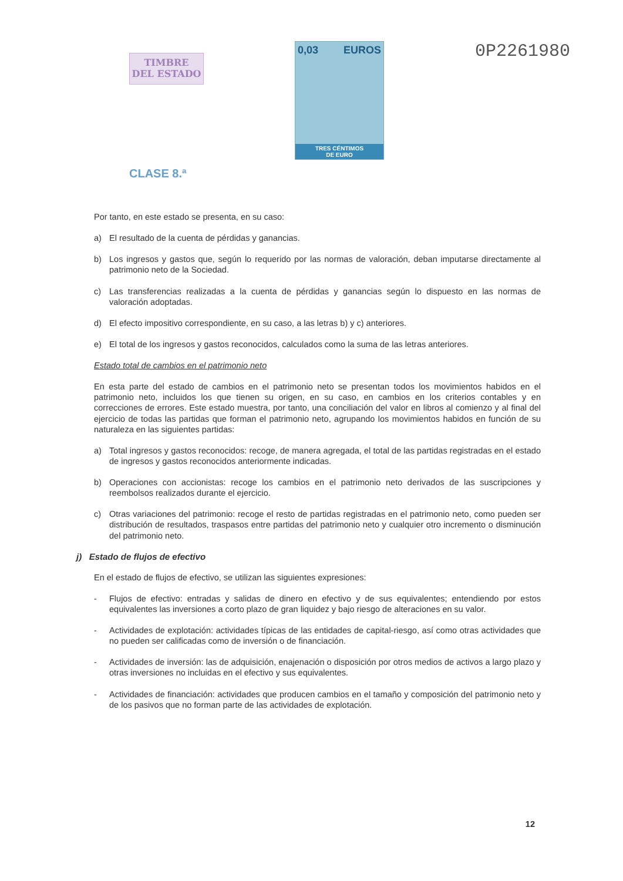TIMBRE
DEL ESTADO
CLASE 8.ª
0,03 EUROS
TRES CÉNTIMOS
DE EURO
0P2261980
Por tanto, en este estado se presenta, en su caso:
a) El resultado de la cuenta de pérdidas y ganancias.
b) Los ingresos y gastos que, según lo requerido por las normas de valoración, deban imputarse directamente al patrimonio neto de la Sociedad.
c) Las transferencias realizadas a la cuenta de pérdidas y ganancias según lo dispuesto en las normas de valoración adoptadas.
d) El efecto impositivo correspondiente, en su caso, a las letras b) y c) anteriores.
e) El total de los ingresos y gastos reconocidos, calculados como la suma de las letras anteriores.
Estado total de cambios en el patrimonio neto
En esta parte del estado de cambios en el patrimonio neto se presentan todos los movimientos habidos en el patrimonio neto, incluidos los que tienen su origen, en su caso, en cambios en los criterios contables y en correcciones de errores. Este estado muestra, por tanto, una conciliación del valor en libros al comienzo y al final del ejercicio de todas las partidas que forman el patrimonio neto, agrupando los movimientos habidos en función de su naturaleza en las siguientes partidas:
a) Total ingresos y gastos reconocidos: recoge, de manera agregada, el total de las partidas registradas en el estado de ingresos y gastos reconocidos anteriormente indicadas.
b) Operaciones con accionistas: recoge los cambios en el patrimonio neto derivados de las suscripciones y reembolsos realizados durante el ejercicio.
c) Otras variaciones del patrimonio: recoge el resto de partidas registradas en el patrimonio neto, como pueden ser distribución de resultados, traspasos entre partidas del patrimonio neto y cualquier otro incremento o disminución del patrimonio neto.
j) Estado de flujos de efectivo
En el estado de flujos de efectivo, se utilizan las siguientes expresiones:
- Flujos de efectivo: entradas y salidas de dinero en efectivo y de sus equivalentes; entendiendo por estos equivalentes las inversiones a corto plazo de gran liquidez y bajo riesgo de alteraciones en su valor.
- Actividades de explotación: actividades típicas de las entidades de capital-riesgo, así como otras actividades que no pueden ser calificadas como de inversión o de financiación.
- Actividades de inversión: las de adquisición, enajenación o disposición por otros medios de activos a largo plazo y otras inversiones no incluidas en el efectivo y sus equivalentes.
- Actividades de financiación: actividades que producen cambios en el tamaño y composición del patrimonio neto y de los pasivos que no forman parte de las actividades de explotación.
12